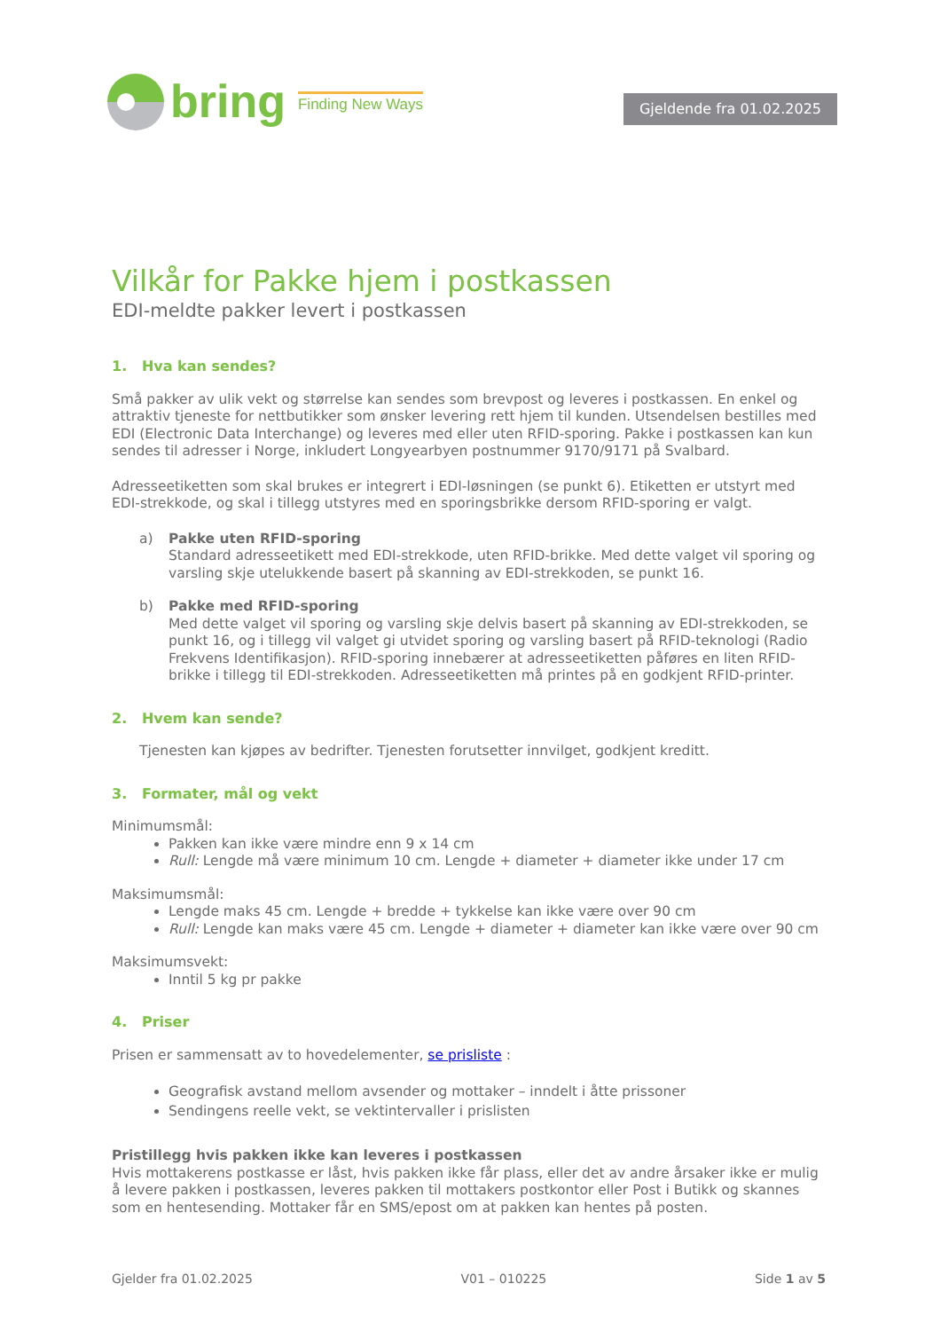bring Finding New Ways
Gjeldende fra 01.02.2025
Vilkår for Pakke hjem i postkassen
EDI-meldte pakker levert i postkassen
1. Hva kan sendes?
Små pakker av ulik vekt og størrelse kan sendes som brevpost og leveres i postkassen. En enkel og attraktiv tjeneste for nettbutikker som ønsker levering rett hjem til kunden. Utsendelsen bestilles med EDI (Electronic Data Interchange) og leveres med eller uten RFID-sporing. Pakke i postkassen kan kun sendes til adresser i Norge, inkludert Longyearbyen postnummer 9170/9171 på Svalbard.
Adresseetiketten som skal brukes er integrert i EDI-løsningen (se punkt 6). Etiketten er utstyrt med EDI-strekkode, og skal i tillegg utstyres med en sporingsbrikke dersom RFID-sporing er valgt.
a) Pakke uten RFID-sporing
Standard adresseetikett med EDI-strekkode, uten RFID-brikke. Med dette valget vil sporing og varsling skje utelukkende basert på skanning av EDI-strekkoden, se punkt 16.
b) Pakke med RFID-sporing
Med dette valget vil sporing og varsling skje delvis basert på skanning av EDI-strekkoden, se punkt 16, og i tillegg vil valget gi utvidet sporing og varsling basert på RFID-teknologi (Radio Frekvens Identifikasjon). RFID-sporing innebærer at adresseetiketten påføres en liten RFID-brikke i tillegg til EDI-strekkoden. Adresseetiketten må printes på en godkjent RFID-printer.
2. Hvem kan sende?
Tjenesten kan kjøpes av bedrifter. Tjenesten forutsetter innvilget, godkjent kreditt.
3. Formater, mål og vekt
Minimumsmål:
Pakken kan ikke være mindre enn 9 x 14 cm
Rull: Lengde må være minimum 10 cm. Lengde + diameter + diameter ikke under 17 cm
Maksimumsmål:
Lengde maks 45 cm. Lengde + bredde + tykkelse kan ikke være over 90 cm
Rull: Lengde kan maks være 45 cm. Lengde + diameter + diameter kan ikke være over 90 cm
Maksimumsvekt:
Inntil 5 kg pr pakke
4. Priser
Prisen er sammensatt av to hovedelementer, se prisliste :
Geografisk avstand mellom avsender og mottaker – inndelt i åtte prissoner
Sendingens reelle vekt, se vektintervaller i prislisten
Pristillegg hvis pakken ikke kan leveres i postkassen
Hvis mottakerens postkasse er låst, hvis pakken ikke får plass, eller det av andre årsaker ikke er mulig å levere pakken i postkassen, leveres pakken til mottakers postkontor eller Post i Butikk og skannes som en hentesending. Mottaker får en SMS/epost om at pakken kan hentes på posten.
Gjelder fra 01.02.2025 V01 – 010225 Side 1 av 5